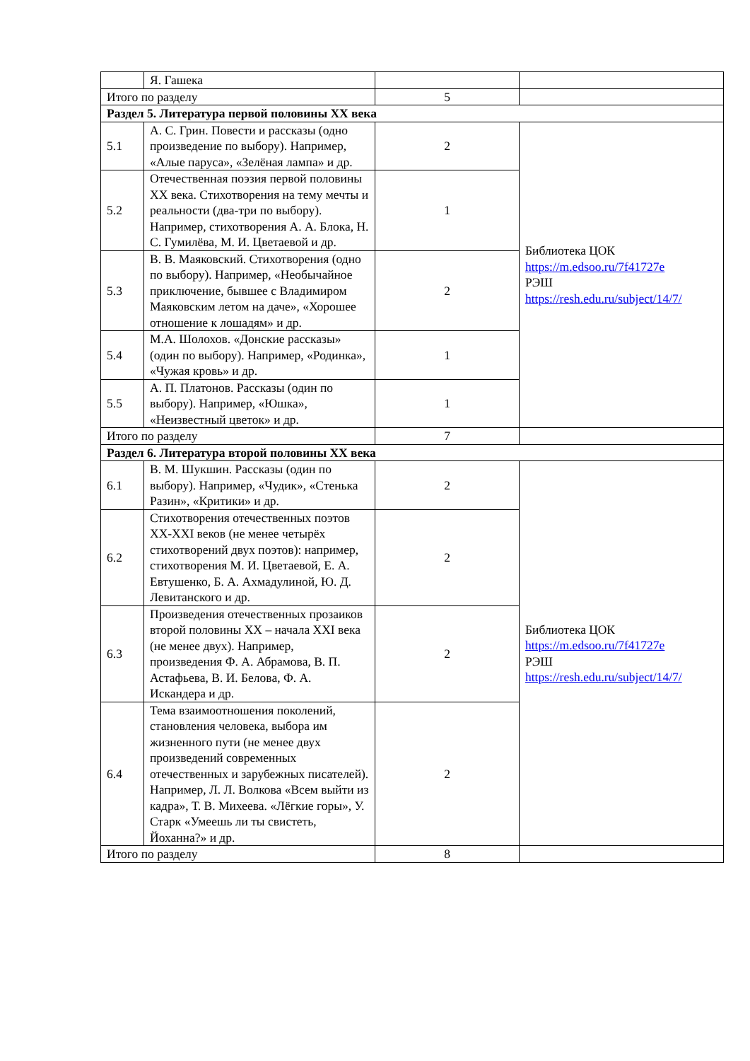| | Я. Гашека | | |
| Итого по разделу | | 5 | |
| Раздел 5. Литература первой половины XX века | | | |
| 5.1 | А. С. Грин. Повести и рассказы (одно произведение по выбору). Например, «Алые паруса», «Зелёная лампа» и др. | 2 | Библиотека ЦОК https://m.edsoo.ru/7f41727e РЭШ https://resh.edu.ru/subject/14/7/ |
| 5.2 | Отечественная поэзия первой половины XX века. Стихотворения на тему мечты и реальности (два-три по выбору). Например, стихотворения А. А. Блока, Н. С. Гумилёва, М. И. Цветаевой и др. | 1 | |
| 5.3 | В. В. Маяковский. Стихотворения (одно по выбору). Например, «Необычайное приключение, бывшее с Владимиром Маяковским летом на даче», «Хорошее отношение к лошадям» и др. | 2 | |
| 5.4 | М.А. Шолохов. «Донские рассказы» (один по выбору). Например, «Родинка», «Чужая кровь» и др. | 1 | |
| 5.5 | А. П. Платонов. Рассказы (один по выбору). Например, «Юшка», «Неизвестный цветок» и др. | 1 | |
| Итого по разделу | | 7 | |
| Раздел 6. Литература второй половины XX века | | | |
| 6.1 | В. М. Шукшин. Рассказы (один по выбору). Например, «Чудик», «Стенька Разин», «Критики» и др. | 2 | Библиотека ЦОК https://m.edsoo.ru/7f41727e РЭШ https://resh.edu.ru/subject/14/7/ |
| 6.2 | Стихотворения отечественных поэтов XX-XXI веков (не менее четырёх стихотворений двух поэтов): например, стихотворения М. И. Цветаевой, Е. А. Евтушенко, Б. А. Ахмадулиной, Ю. Д. Левитанского и др. | 2 | |
| 6.3 | Произведения отечественных прозаиков второй половины XX – начала XXI века (не менее двух). Например, произведения Ф. А. Абрамова, В. П. Астафьева, В. И. Белова, Ф. А. Искандера и др. | 2 | |
| 6.4 | Тема взаимоотношения поколений, становления человека, выбора им жизненного пути (не менее двух произведений современных отечественных и зарубежных писателей). Например, Л. Л. Волкова «Всем выйти из кадра», Т. В. Михеева. «Лёгкие горы», У. Старк «Умеешь ли ты свистеть, Йоханна?» и др. | 2 | |
| Итого по разделу | | 8 | |